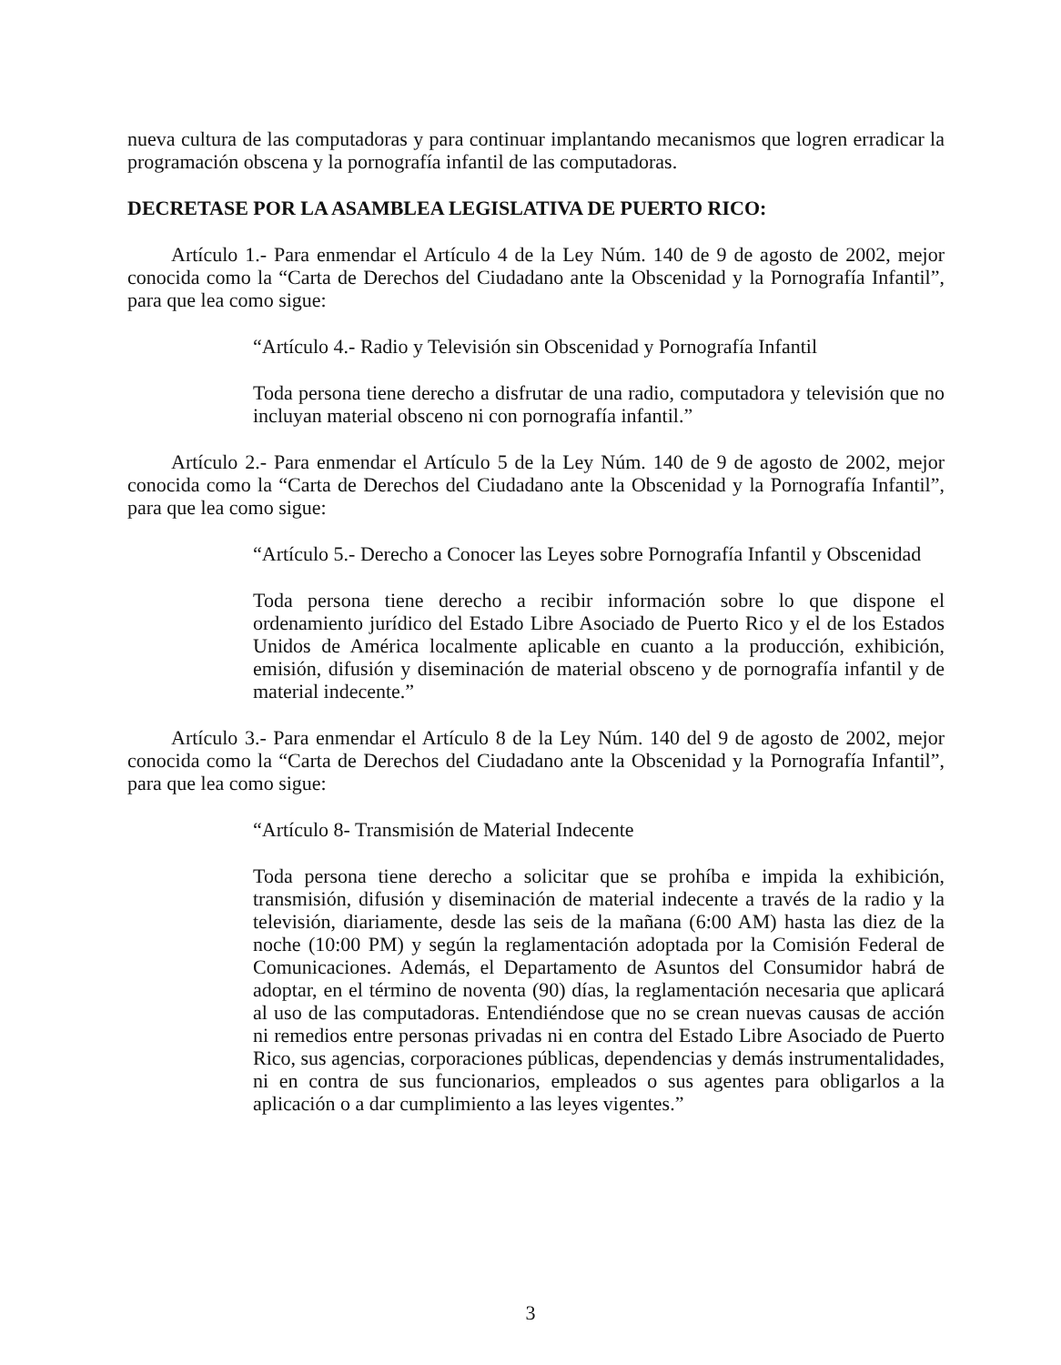nueva cultura de las computadoras y para continuar implantando mecanismos que logren erradicar la programación obscena y la pornografía infantil de las computadoras.
DECRETASE POR LA ASAMBLEA LEGISLATIVA DE PUERTO RICO:
Artículo 1.- Para enmendar el Artículo 4 de la Ley Núm. 140 de 9 de agosto de 2002, mejor conocida como la “Carta de Derechos del Ciudadano ante la Obscenidad y la Pornografía Infantil”, para que lea como sigue:
“Artículo 4.- Radio y Televisión sin Obscenidad y Pornografía Infantil
Toda persona tiene derecho a disfrutar de una radio, computadora y televisión que no incluyan material obsceno ni con pornografía infantil.”
Artículo 2.- Para enmendar el Artículo 5 de la Ley Núm. 140 de 9 de agosto de 2002, mejor conocida como la “Carta de Derechos del Ciudadano ante la Obscenidad y la Pornografía Infantil”, para que lea como sigue:
“Artículo 5.- Derecho a Conocer las Leyes sobre Pornografía Infantil y Obscenidad
Toda persona tiene derecho a recibir información sobre lo que dispone el ordenamiento jurídico del Estado Libre Asociado de Puerto Rico y el de los Estados Unidos de América localmente aplicable en cuanto a la producción, exhibición, emisión, difusión y diseminación de material obsceno y de pornografía infantil y de material indecente.”
Artículo 3.- Para enmendar el Artículo 8 de la Ley Núm. 140 del 9 de agosto de 2002, mejor conocida como la “Carta de Derechos del Ciudadano ante la Obscenidad y la Pornografía Infantil”, para que lea como sigue:
“Artículo 8- Transmisión de Material Indecente
Toda persona tiene derecho a solicitar que se prohíba e impida la exhibición, transmisión, difusión y diseminación de material indecente a través de la radio y la televisión, diariamente, desde las seis de la mañana (6:00 AM) hasta las diez de la noche (10:00 PM) y según la reglamentación adoptada por la Comisión Federal de Comunicaciones. Además, el Departamento de Asuntos del Consumidor habrá de adoptar, en el término de noventa (90) días, la reglamentación necesaria que aplicará al uso de las computadoras. Entendiéndose que no se crean nuevas causas de acción ni remedios entre personas privadas ni en contra del Estado Libre Asociado de Puerto Rico, sus agencias, corporaciones públicas, dependencias y demás instrumentalidades, ni en contra de sus funcionarios, empleados o sus agentes para obligarlos a la aplicación o a dar cumplimiento a las leyes vigentes.”
3